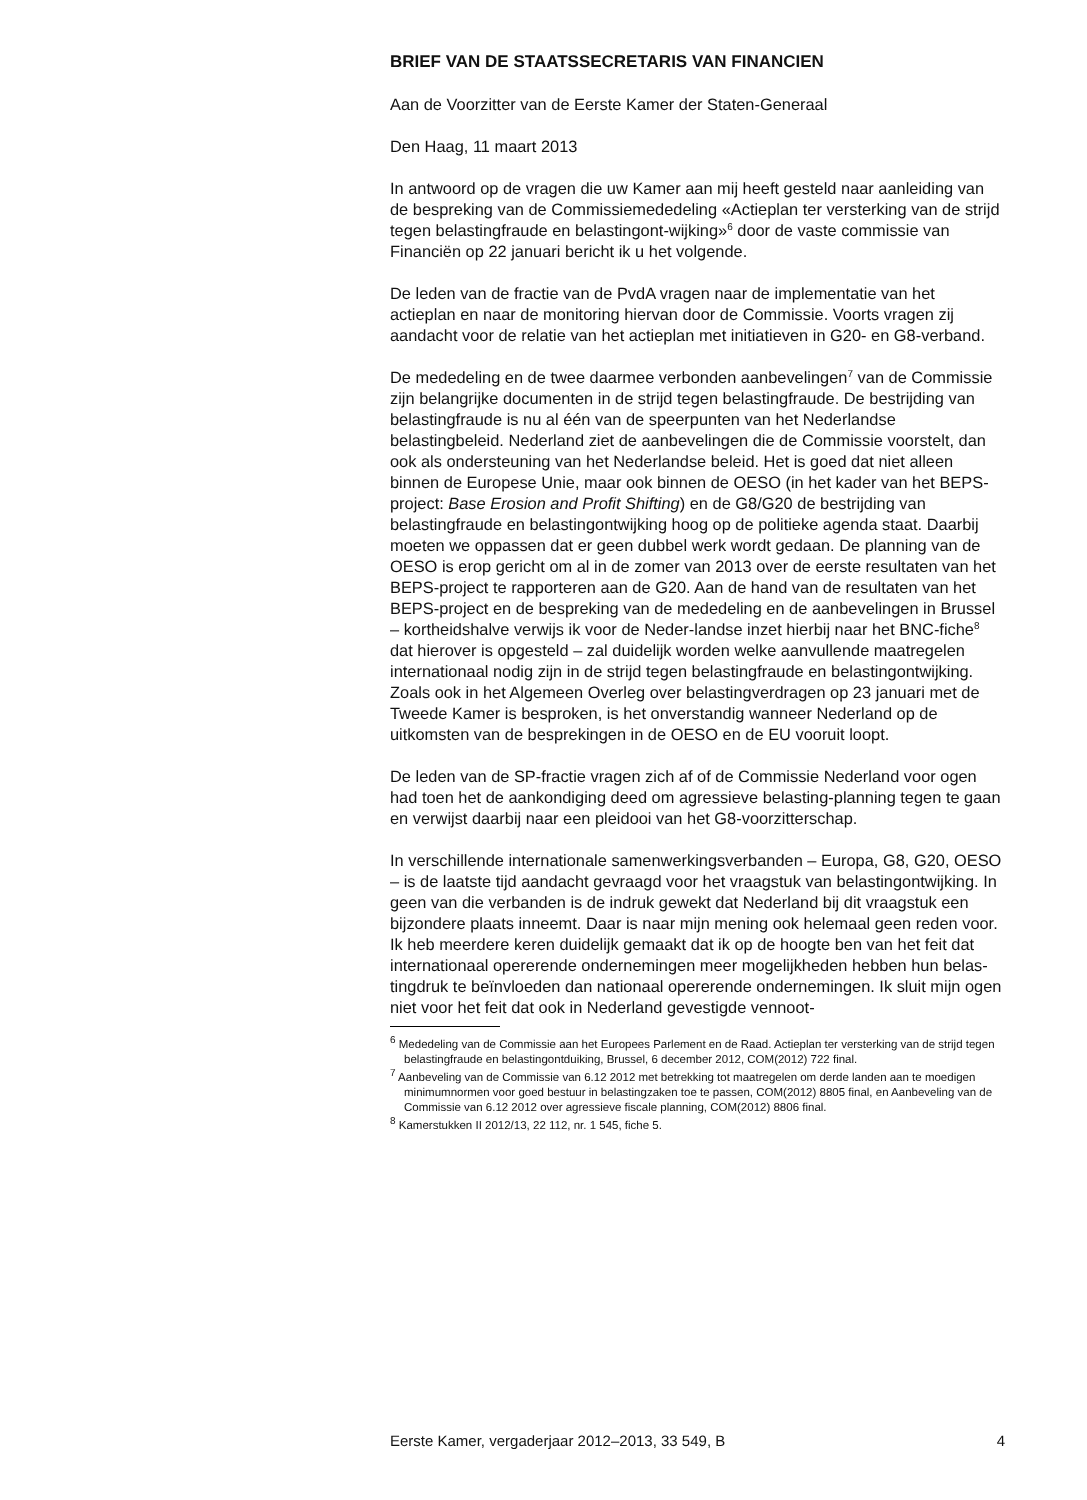BRIEF VAN DE STAATSSECRETARIS VAN FINANCIEN
Aan de Voorzitter van de Eerste Kamer der Staten-Generaal
Den Haag, 11 maart 2013
In antwoord op de vragen die uw Kamer aan mij heeft gesteld naar aanleiding van de bespreking van de Commissiemededeling «Actieplan ter versterking van de strijd tegen belastingfraude en belastingont-wijking»<sup>6</sup> door de vaste commissie van Financiën op 22 januari bericht ik u het volgende.
De leden van de fractie van de PvdA vragen naar de implementatie van het actieplan en naar de monitoring hiervan door de Commissie. Voorts vragen zij aandacht voor de relatie van het actieplan met initiatieven in G20- en G8-verband.
De mededeling en de twee daarmee verbonden aanbevelingen<sup>7</sup> van de Commissie zijn belangrijke documenten in de strijd tegen belastingfraude. De bestrijding van belastingfraude is nu al één van de speerpunten van het Nederlandse belastingbeleid. Nederland ziet de aanbevelingen die de Commissie voorstelt, dan ook als ondersteuning van het Nederlandse beleid. Het is goed dat niet alleen binnen de Europese Unie, maar ook binnen de OESO (in het kader van het BEPS-project: Base Erosion and Profit Shifting) en de G8/G20 de bestrijding van belastingfraude en belastingontwijking hoog op de politieke agenda staat. Daarbij moeten we oppassen dat er geen dubbel werk wordt gedaan. De planning van de OESO is erop gericht om al in de zomer van 2013 over de eerste resultaten van het BEPS-project te rapporteren aan de G20. Aan de hand van de resultaten van het BEPS-project en de bespreking van de mededeling en de aanbevelingen in Brussel – kortheidshalve verwijs ik voor de Neder-landse inzet hierbij naar het BNC-fiche<sup>8</sup> dat hierover is opgesteld – zal duidelijk worden welke aanvullende maatregelen internationaal nodig zijn in de strijd tegen belastingfraude en belastingontwijking. Zoals ook in het Algemeen Overleg over belastingverdragen op 23 januari met de Tweede Kamer is besproken, is het onverstandig wanneer Nederland op de uitkomsten van de besprekingen in de OESO en de EU vooruit loopt.
De leden van de SP-fractie vragen zich af of de Commissie Nederland voor ogen had toen het de aankondiging deed om agressieve belasting-planning tegen te gaan en verwijst daarbij naar een pleidooi van het G8-voorzitterschap.
In verschillende internationale samenwerkingsverbanden – Europa, G8, G20, OESO – is de laatste tijd aandacht gevraagd voor het vraagstuk van belastingontwijking. In geen van die verbanden is de indruk gewekt dat Nederland bij dit vraagstuk een bijzondere plaats inneemt. Daar is naar mijn mening ook helemaal geen reden voor. Ik heb meerdere keren duidelijk gemaakt dat ik op de hoogte ben van het feit dat internationaal opererende ondernemingen meer mogelijkheden hebben hun belas-tingdruk te beïnvloeden dan nationaal opererende ondernemingen. Ik sluit mijn ogen niet voor het feit dat ook in Nederland gevestigde vennoot-
<sup>6</sup> Mededeling van de Commissie aan het Europees Parlement en de Raad. Actieplan ter versterking van de strijd tegen belastingfraude en belastingontduiking, Brussel, 6 december 2012, COM(2012) 722 final.
<sup>7</sup> Aanbeveling van de Commissie van 6.12 2012 met betrekking tot maatregelen om derde landen aan te moedigen minimumnormen voor goed bestuur in belastingzaken toe te passen, COM(2012) 8805 final, en Aanbeveling van de Commissie van 6.12 2012 over agressieve fiscale planning, COM(2012) 8806 final.
<sup>8</sup> Kamerstukken II 2012/13, 22 112, nr. 1 545, fiche 5.
Eerste Kamer, vergaderjaar 2012–2013, 33 549, B 4